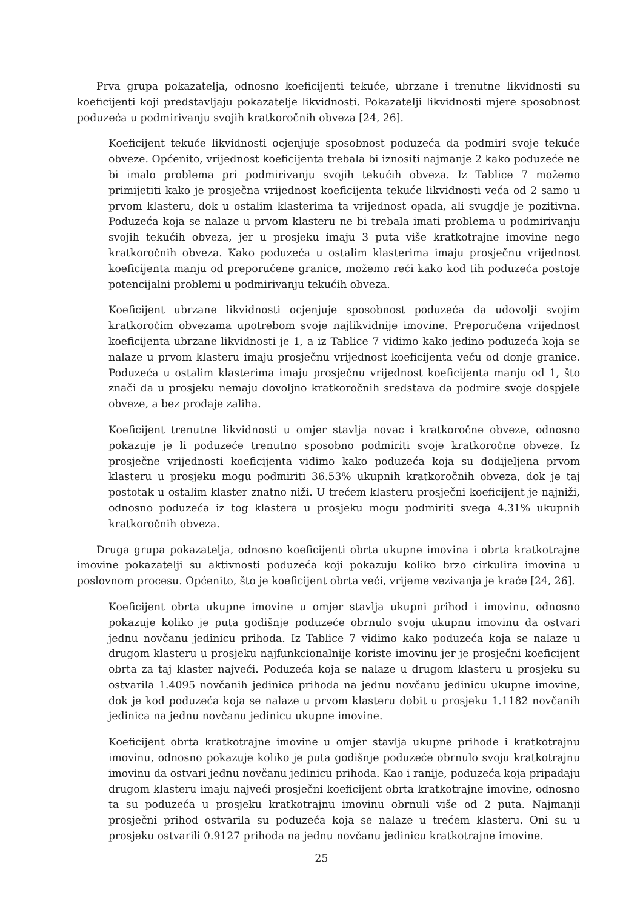Prva grupa pokazatelja, odnosno koeficijenti tekuće, ubrzane i trenutne likvidnosti su koeficijenti koji predstavljaju pokazatelje likvidnosti. Pokazatelji likvidnosti mjere sposobnost poduzeća u podmirivanju svojih kratkoročnih obveza [24, 26].
Koeficijent tekuće likvidnosti ocjenjuje sposobnost poduzeća da podmiri svoje tekuće obveze. Općenito, vrijednost koeficijenta trebala bi iznositi najmanje 2 kako poduzeće ne bi imalo problema pri podmirivanju svojih tekućih obveza. Iz Tablice 7 možemo primijetiti kako je prosječna vrijednost koeficijenta tekuće likvidnosti veća od 2 samo u prvom klasteru, dok u ostalim klasterima ta vrijednost opada, ali svugdje je pozitivna. Poduzeća koja se nalaze u prvom klasteru ne bi trebala imati problema u podmirivanju svojih tekućih obveza, jer u prosjeku imaju 3 puta više kratkotrajne imovine nego kratkoročnih obveza. Kako poduzeća u ostalim klasterima imaju prosječnu vrijednost koeficijenta manju od preporučene granice, možemo reći kako kod tih poduzeća postoje potencijalni problemi u podmirivanju tekućih obveza.
Koeficijent ubrzane likvidnosti ocjenjuje sposobnost poduzeća da udovolji svojim kratkoročim obvezama upotrebom svoje najlikvidnije imovine. Preporučena vrijednost koeficijenta ubrzane likvidnosti je 1, a iz Tablice 7 vidimo kako jedino poduzeća koja se nalaze u prvom klasteru imaju prosječnu vrijednost koeficijenta veću od donje granice. Poduzeća u ostalim klasterima imaju prosječnu vrijednost koeficijenta manju od 1, što znači da u prosjeku nemaju dovoljno kratkoročnih sredstava da podmire svoje dospjele obveze, a bez prodaje zaliha.
Koeficijent trenutne likvidnosti u omjer stavlja novac i kratkoročne obveze, odnosno pokazuje je li poduzeće trenutno sposobno podmiriti svoje kratkoročne obveze. Iz prosječne vrijednosti koeficijenta vidimo kako poduzeća koja su dodijeljena prvom klasteru u prosjeku mogu podmiriti 36.53% ukupnih kratkoročnih obveza, dok je taj postotak u ostalim klaster znatno niži. U trećem klasteru prosječni koeficijent je najniži, odnosno poduzeća iz tog klastera u prosjeku mogu podmiriti svega 4.31% ukupnih kratkoročnih obveza.
Druga grupa pokazatelja, odnosno koeficijenti obrta ukupne imovina i obrta kratkotrajne imovine pokazatelji su aktivnosti poduzeća koji pokazuju koliko brzo cirkulira imovina u poslovnom procesu. Općenito, što je koeficijent obrta veći, vrijeme vezivanja je kraće [24, 26].
Koeficijent obrta ukupne imovine u omjer stavlja ukupni prihod i imovinu, odnosno pokazuje koliko je puta godišnje poduzeće obrnulo svoju ukupnu imovinu da ostvari jednu novčanu jedinicu prihoda. Iz Tablice 7 vidimo kako poduzeća koja se nalaze u drugom klasteru u prosjeku najfunkcionalnije koriste imovinu jer je prosječni koeficijent obrta za taj klaster najveći. Poduzeća koja se nalaze u drugom klasteru u prosjeku su ostvarila 1.4095 novčanih jedinica prihoda na jednu novčanu jedinicu ukupne imovine, dok je kod poduzeća koja se nalaze u prvom klasteru dobit u prosjeku 1.1182 novčanih jedinica na jednu novčanu jedinicu ukupne imovine.
Koeficijent obrta kratkotrajne imovine u omjer stavlja ukupne prihode i kratkotrajnu imovinu, odnosno pokazuje koliko je puta godišnje poduzeće obrnulo svoju kratkotrajnu imovinu da ostvari jednu novčanu jedinicu prihoda. Kao i ranije, poduzeća koja pripadaju drugom klasteru imaju najveći prosječni koeficijent obrta kratkotrajne imovine, odnosno ta su poduzeća u prosjeku kratkotrajnu imovinu obrnuli više od 2 puta. Najmanji prosječni prihod ostvarila su poduzeća koja se nalaze u trećem klasteru. Oni su u prosjeku ostvarili 0.9127 prihoda na jednu novčanu jedinicu kratkotrajne imovine.
25